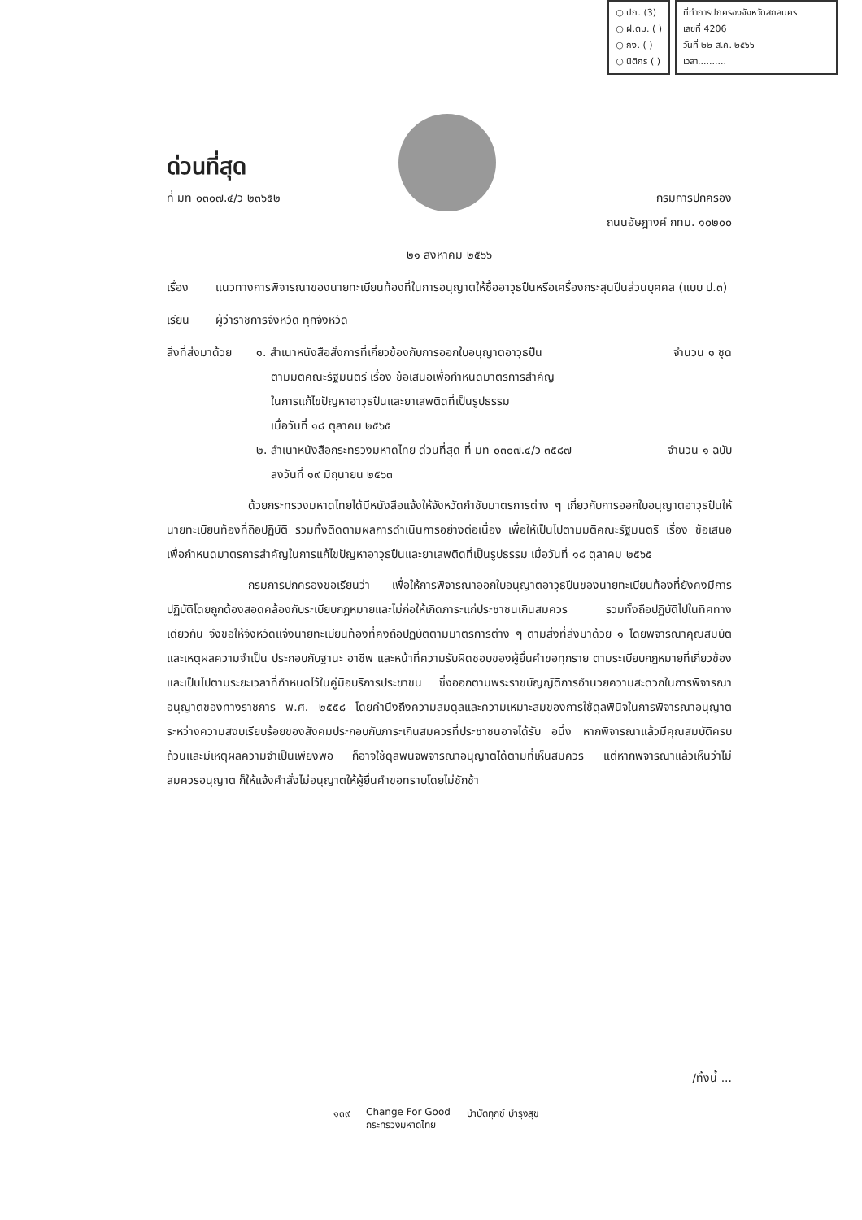○ ปก. (3)
○ ฝ.ตม. ( )
○ กง. ( )
○ นิติกร ( )
ที่ทำการปกครองจังหวัดสกลนคร
เลขที่ 4206
วันที่ ๒๒ ส.ค. ๒๕๖๖
เวลา..........
ด่วนที่สุด
ที่ มท ๐๓๐๗.๔/ว ๒๓๖๕๒ กรมการปกครอง
ถนนอัษฎางค์ กทม. ๑๐๒๐๐
๒๑ สิงหาคม ๒๕๖๖
เรื่อง แนวทางการพิจารณาของนายทะเบียนท้องที่ในการอนุญาตให้ซื้ออาวุธปืนหรือเครื่องกระสุนปืนส่วนบุคคล (แบบ ป.๓)
เรียน ผู้ว่าราชการจังหวัด ทุกจังหวัด
สิ่งที่ส่งมาด้วย
๑. สำเนาหนังสือสั่งการที่เกี่ยวข้องกับการออกใบอนุญาตอาวุธปืน
ตามมติคณะรัฐมนตรี เรื่อง ข้อเสนอเพื่อกำหนดมาตรการสำคัญ
ในการแก้ไขปัญหาอาวุธปืนและยาเสพติดที่เป็นรูปธรรม
เมื่อวันที่ ๑๘ ตุลาคม ๒๕๖๕ จำนวน ๑ ชุด
๒. สำเนาหนังสือกระทรวงมหาดไทย ด่วนที่สุด ที่ มท ๐๓๐๗.๔/ว ๓๕๘๗
ลงวันที่ ๑๙ มิถุนายน ๒๕๖๓ จำนวน ๑ ฉบับ
ด้วยกระทรวงมหาดไทยได้มีหนังสือแจ้งให้จังหวัดกำชับมาตรการต่าง ๆ เกี่ยวกับการออกใบอนุญาตอาวุธปืนให้นายทะเบียนท้องที่ถือปฏิบัติ รวมทั้งติดตามผลการดำเนินการอย่างต่อเนื่อง เพื่อให้เป็นไปตามมติคณะรัฐมนตรี เรื่อง ข้อเสนอเพื่อกำหนดมาตรการสำคัญในการแก้ไขปัญหาอาวุธปืนและยาเสพติดที่เป็นรูปธรรม เมื่อวันที่ ๑๘ ตุลาคม ๒๕๖๕
กรมการปกครองขอเรียนว่า เพื่อให้การพิจารณาออกใบอนุญาตอาวุธปืนของนายทะเบียนท้องที่ยังคงมีการปฏิบัติโดยถูกต้องสอดคล้องกับระเบียบกฎหมายและไม่ก่อให้เกิดภาระแก่ประชาชนเกินสมควร รวมทั้งถือปฏิบัติไปในทิศทางเดียวกัน จึงขอให้จังหวัดแจ้งนายทะเบียนท้องที่คงถือปฏิบัติตามมาตรการต่าง ๆ ตามสิ่งที่ส่งมาด้วย ๑ โดยพิจารณาคุณสมบัติและเหตุผลความจำเป็น ประกอบกับฐานะ อาชีพ และหน้าที่ความรับผิดชอบของผู้ยื่นคำขอทุกราย ตามระเบียบกฎหมายที่เกี่ยวข้องและเป็นไปตามระยะเวลาที่กำหนดไว้ในคู่มือบริการประชาชน ซึ่งออกตามพระราชบัญญัติการอำนวยความสะดวกในการพิจารณาอนุญาตของทางราชการ พ.ศ. ๒๕๕๘ โดยคำนึงถึงความสมดุลและความเหมาะสมของการใช้ดุลพินิจในการพิจารณาอนุญาตระหว่างความสงบเรียบร้อยของสังคมประกอบกับภาระเกินสมควรที่ประชาชนอาจได้รับ อนึ่ง หากพิจารณาแล้วมีคุณสมบัติครบถ้วนและมีเหตุผลความจำเป็นเพียงพอ ก็อาจใช้ดุลพินิจพิจารณาอนุญาตได้ตามที่เห็นสมควร แต่หากพิจารณาแล้วเห็นว่าไม่สมควรอนุญาต ก็ให้แจ้งคำสั่งไม่อนุญาตให้ผู้ยื่นคำขอทราบโดยไม่ชักช้า
/ทั้งนี้ ...
๑๓๙ Change For Good
กระทรวงมหาดไทย บำบัดทุกข์ บำรุงสุข